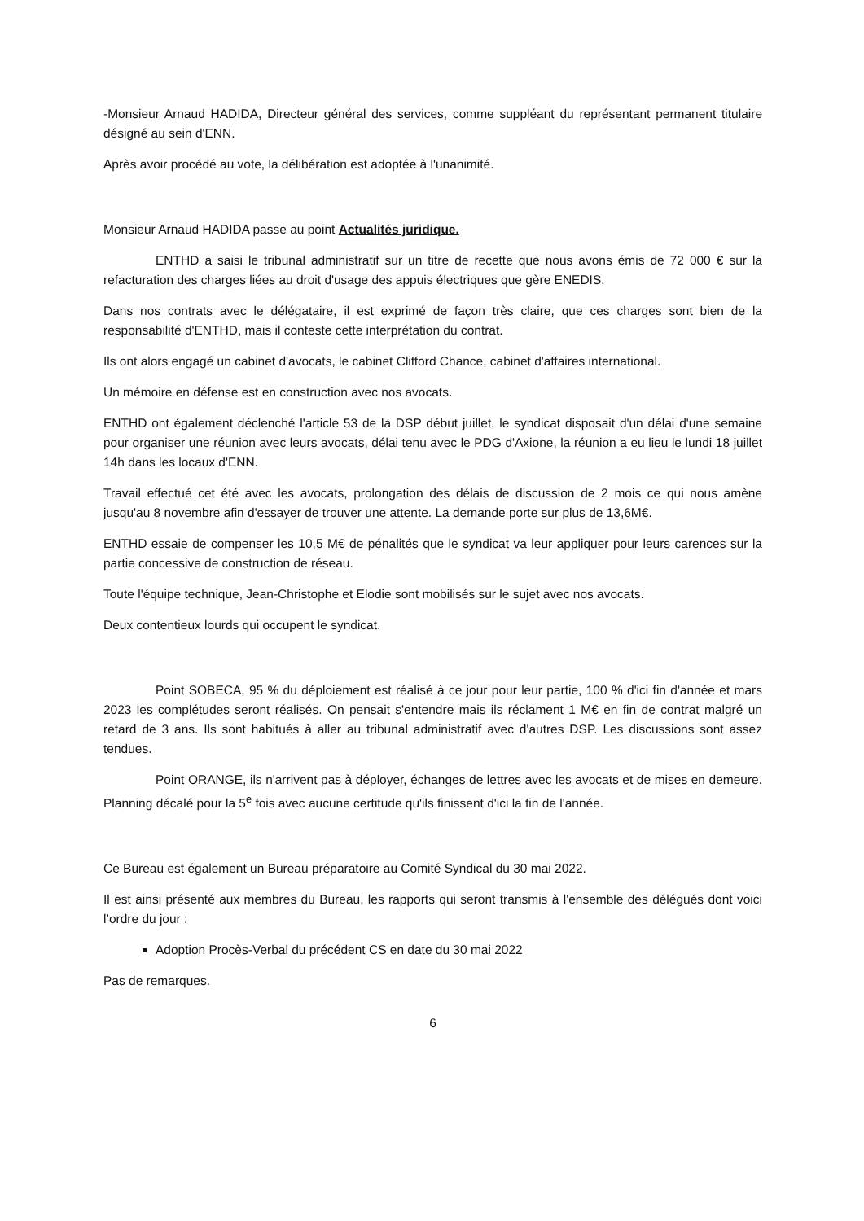-Monsieur Arnaud HADIDA, Directeur général des services, comme suppléant du représentant permanent titulaire désigné au sein d'ENN.
Après avoir procédé au vote, la délibération est adoptée à l'unanimité.
Monsieur Arnaud HADIDA passe au point Actualités juridique.
ENTHD a saisi le tribunal administratif sur un titre de recette que nous avons émis de 72 000 € sur la refacturation des charges liées au droit d'usage des appuis électriques que gère ENEDIS.
Dans nos contrats avec le délégataire, il est exprimé de façon très claire, que ces charges sont bien de la responsabilité d'ENTHD, mais il conteste cette interprétation du contrat.
Ils ont alors engagé un cabinet d'avocats, le cabinet Clifford Chance, cabinet d'affaires international.
Un mémoire en défense est en construction avec nos avocats.
ENTHD ont également déclenché l'article 53 de la DSP début juillet, le syndicat disposait d'un délai d'une semaine pour organiser une réunion avec leurs avocats, délai tenu avec le PDG d'Axione, la réunion a eu lieu le lundi 18 juillet 14h dans les locaux d'ENN.
Travail effectué cet été avec les avocats, prolongation des délais de discussion de 2 mois ce qui nous amène jusqu'au 8 novembre afin d'essayer de trouver une attente. La demande porte sur plus de 13,6M€.
ENTHD essaie de compenser les 10,5 M€ de pénalités que le syndicat va leur appliquer pour leurs carences sur la partie concessive de construction de réseau.
Toute l'équipe technique, Jean-Christophe et Elodie sont mobilisés sur le sujet avec nos avocats.
Deux contentieux lourds qui occupent le syndicat.
Point SOBECA, 95 % du déploiement est réalisé à ce jour pour leur partie, 100 % d'ici fin d'année et mars 2023 les complétudes seront réalisés. On pensait s'entendre mais ils réclament 1 M€ en fin de contrat malgré un retard de 3 ans. Ils sont habitués à aller au tribunal administratif avec d'autres DSP. Les discussions sont assez tendues.
Point ORANGE, ils n'arrivent pas à déployer, échanges de lettres avec les avocats et de mises en demeure. Planning décalé pour la 5<sup>e</sup> fois avec aucune certitude qu'ils finissent d'ici la fin de l'année.
Ce Bureau est également un Bureau préparatoire au Comité Syndical du 30 mai 2022.
Il est ainsi présenté aux membres du Bureau, les rapports qui seront transmis à l'ensemble des délégués dont voici l’ordre du jour :
Adoption Procès-Verbal du précédent CS en date du 30 mai 2022
Pas de remarques.
6